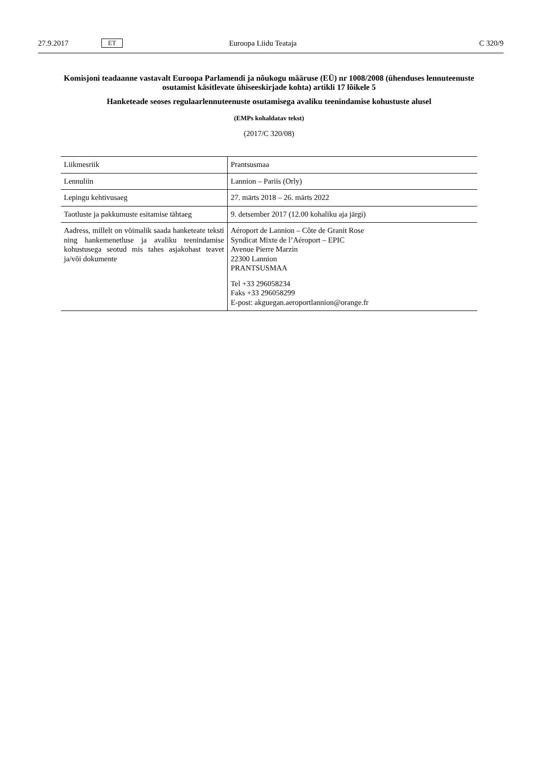27.9.2017 ET Euroopa Liidu Teataja C 320/9
Komisjoni teadaanne vastavalt Euroopa Parlamendi ja nõukogu määruse (EÜ) nr 1008/2008 (ühenduses lennuteenuste osutamist käsitlevate ühiseeskirjade kohta) artikli 17 lõikele 5
Hanketeade seoses regulaarlennuteenuste osutamisega avaliku teenindamise kohustuste alusel
(EMPs kohaldatav tekst)
(2017/C 320/08)
| Liikmesriik | Prantsusmaa |
| Lennuliin | Lannion – Pariis (Orly) |
| Lepingu kehtivusaeg | 27. märts 2018 – 26. märts 2022 |
| Taotluste ja pakkumuste esitamise tähtaeg | 9. detsember 2017 (12.00 kohaliku aja järgi) |
| Aadress, millelt on võimalik saada hanketeate teksti ning hankemenetluse ja avaliku teenindamise kohustusega seotud mis tahes asjakohast teavet ja/või dokumente | Aéroport de Lannion – Côte de Granit Rose Syndicat Mixte de l’Aéroport – EPIC Avenue Pierre Marzin 22300 Lannion PRANTSUSMAA Tel +33 296058234 Faks +33 296058299 E-post: akguegan.aeroportlannion@orange.fr |